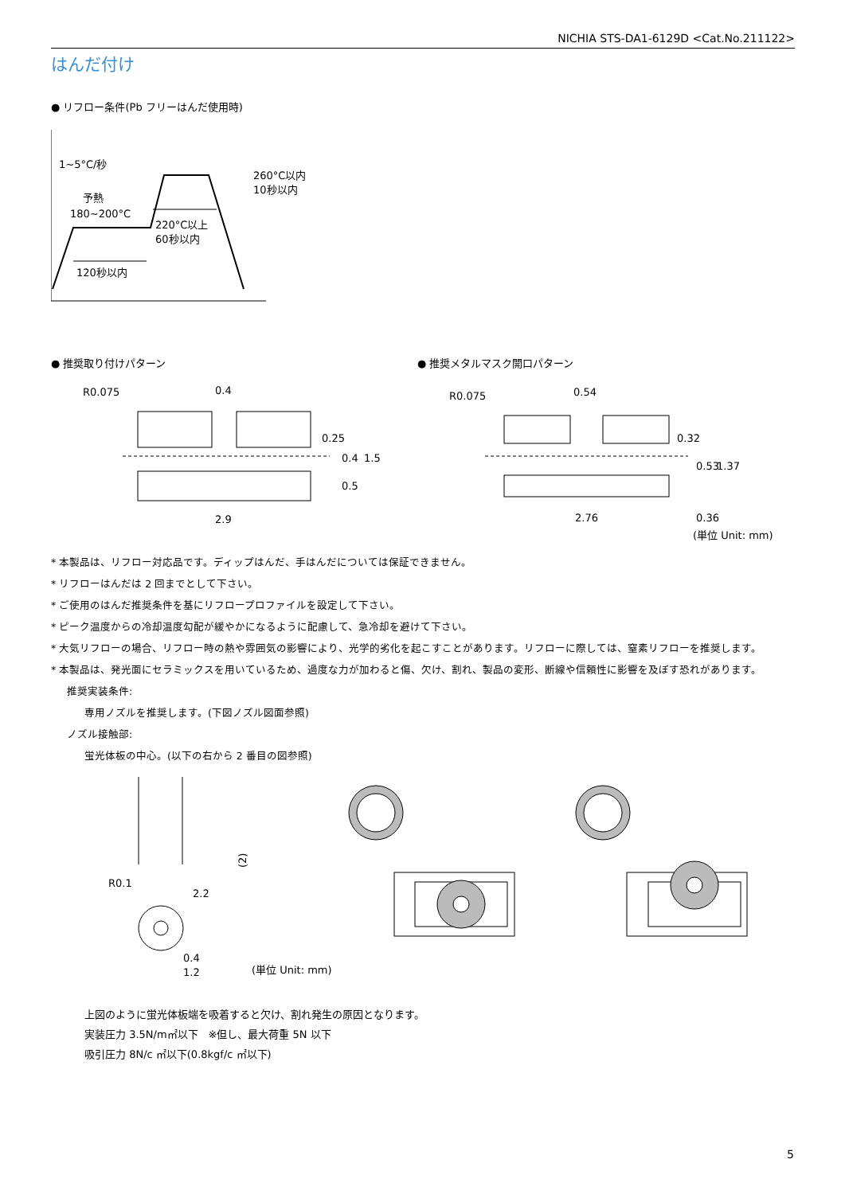NICHIA STS-DA1-6129D <Cat.No.211122>
はんだ付け
● リフロー条件(Pb フリーはんだ使用時)
1~5°C/秒
予熱
180~200°C
260°C以内
10秒以内
220°C以上
60秒以内
120秒以内
● 推奨取り付けパターン
R0.075
0.4
2.9
0.25
0.4
0.5
1.5
● 推奨メタルマスク開口パターン
R0.075
0.54
2.76
0.32
0.53
1.37
0.36
(単位 Unit: mm)
* 本製品は、リフロー対応品です。ディップはんだ、手はんだについては保証できません。
* リフローはんだは 2 回までとして下さい。
* ご使用のはんだ推奨条件を基にリフロープロファイルを設定して下さい。
* ピーク温度からの冷却温度勾配が緩やかになるように配慮して、急冷却を避けて下さい。
* 大気リフローの場合、リフロー時の熱や雰囲気の影響により、光学的劣化を起こすことがあります。リフローに際しては、窒素リフローを推奨します。
* 本製品は、発光面にセラミックスを用いているため、過度な力が加わると傷、欠け、割れ、製品の変形、断線や信頼性に影響を及ぼす恐れがあります。
推奨実装条件:
専用ノズルを推奨します。(下図ノズル図面参照)
ノズル接触部:
蛍光体板の中心。(以下の右から 2 番目の図参照)
R0.1
2.2
(2)
0.4
1.2
(単位 Unit: mm)
上図のように蛍光体板端を吸着すると欠け、割れ発生の原因となります。
実装圧力 3.5N/m㎡以下　※但し、最大荷重 5N 以下
吸引圧力 8N/c ㎡以下(0.8kgf/c ㎡以下)
5